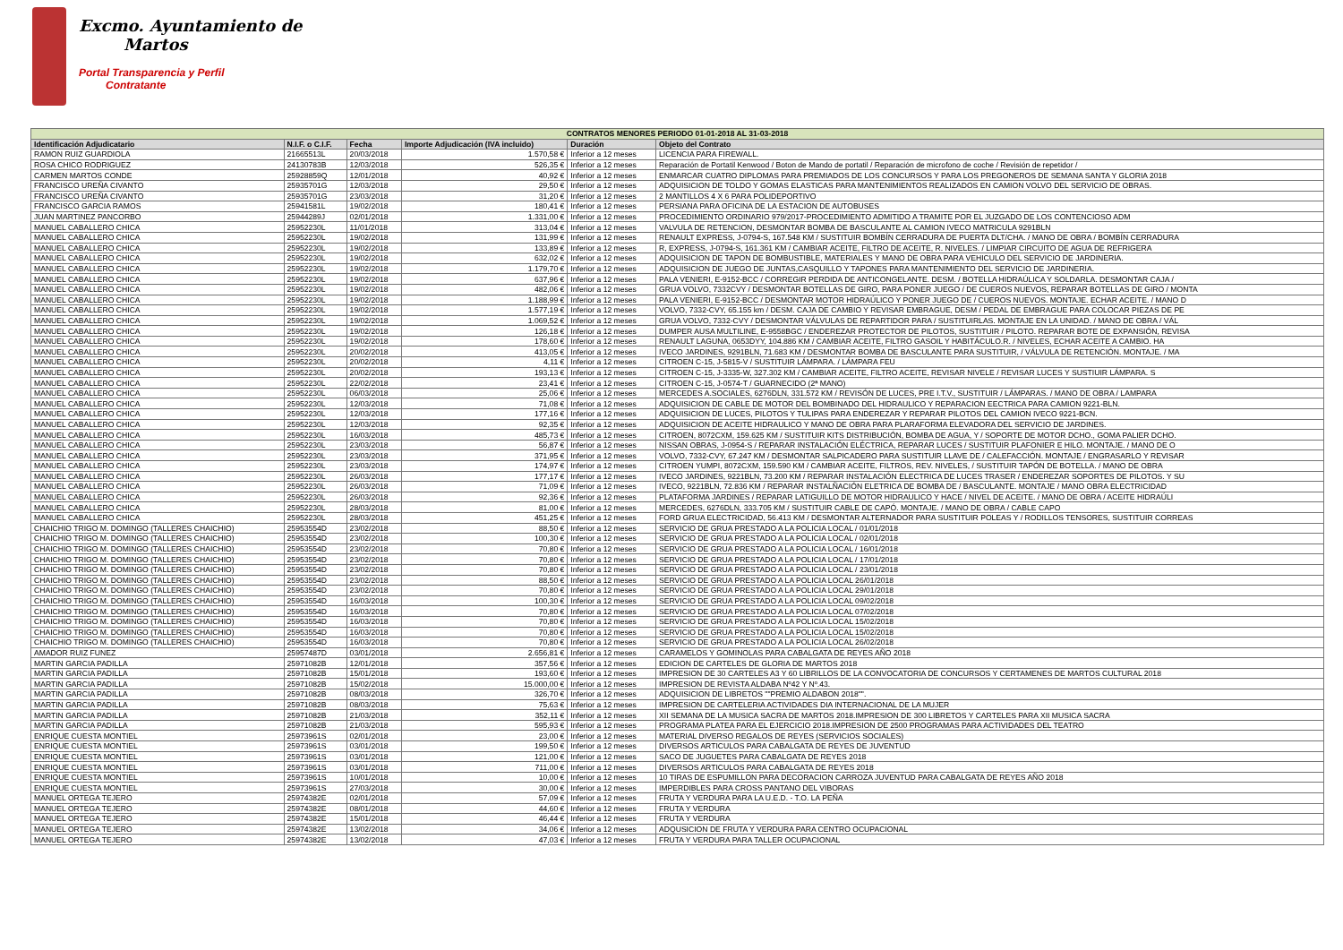Excmo. Ayuntamiento de
Martos
Portal Transparencia y Perfil
Contratante
| CONTRATOS MENORES PERIODO 01-01-2018 AL 31-03-2018 | | | | | |
| --- | --- | --- | --- | --- | --- |
| Identificación Adjudicatario | N.I.F. o C.I.F. | Fecha | Importe Adjudicación (IVA incluido) | Duración | Objeto del Contrato |
| RAMON RUIZ GUARDIOLA | 21665513L | 20/03/2018 | 1.570,58 € | Inferior a 12 meses | LICENCIA PARA FIREWALL. |
| ROSA CHICO RODRIGUEZ | 24130783B | 12/03/2018 | 526,35 € | Inferior a 12 meses | Reparación de Portatil Kenwood / Boton de Mando de portatil / Reparación de microfono de coche / Revisión de repetidor / |
| CARMEN MARTOS CONDE | 25928859Q | 12/01/2018 | 40,92 € | Inferior a 12 meses | ENMARCAR CUATRO DIPLOMAS PARA PREMIADOS DE LOS CONCURSOS Y PARA LOS PREGONEROS DE SEMANA SANTA Y GLORIA 2018 |
| FRANCISCO UREÑA CIVANTO | 25935701G | 12/03/2018 | 29,50 € | Inferior a 12 meses | ADQUISICION DE TOLDO Y GOMAS ELASTICAS PARA MANTENIMIENTOS REALIZADOS EN CAMION VOLVO DEL SERVICIO DE OBRAS. |
| FRANCISCO UREÑA CIVANTO | 25935701G | 23/03/2018 | 31,20 € | Inferior a 12 meses | 2 MANTILLOS 4 X 6 PARA POLIDEPORTIVO |
| FRANCISCO GARCIA RAMOS | 25941581L | 19/02/2018 | 180,41 € | Inferior a 12 meses | PERSIANA PARA OFICINA DE LA ESTACION DE AUTOBUSES |
| JUAN MARTINEZ PANCORBO | 25944289J | 02/01/2018 | 1.331,00 € | Inferior a 12 meses | PROCEDIMIENTO ORDINARIO 979/2017-PROCEDIMIENTO ADMITIDO A TRAMITE POR EL JUZGADO DE LOS CONTENCIOSO ADM |
| MANUEL CABALLERO CHICA | 25952230L | 11/01/2018 | 313,04 € | Inferior a 12 meses | VALVULA DE RETENCION, DESMONTAR BOMBA DE BASCULANTE AL CAMION IVECO MATRICULA 9291BLN |
| MANUEL CABALLERO CHICA | 25952230L | 19/02/2018 | 131,99 € | Inferior a 12 meses | RENAULT EXPRESS, J-0794-S, 167.548 KM / SUSTITUIR BOMBÍN CERRADURA DE PUERTA DLT/CHA. / MANO DE OBRA / BOMBÍN CERRADURA |
| MANUEL CABALLERO CHICA | 25952230L | 19/02/2018 | 133,89 € | Inferior a 12 meses | R, EXPRESS, J-0794-S, 161.361 KM / CAMBIAR ACEITE, FILTRO DE ACEITE, R. NIVELES. / LIMPIAR CIRCUITO DE AGUA DE REFRIGERA |
| MANUEL CABALLERO CHICA | 25952230L | 19/02/2018 | 632,02 € | Inferior a 12 meses | ADQUISICION DE TAPON DE BOMBUSTIBLE, MATERIALES Y MANO DE OBRA PARA VEHICULO DEL SERVICIO DE JARDINERIA. |
| MANUEL CABALLERO CHICA | 25952230L | 19/02/2018 | 1.179,70 € | Inferior a 12 meses | ADQUISICION DE JUEGO DE JUNTAS,CASQUILLO Y TAPONES PARA MANTENIMIENTO DEL SERVICIO DE JARDINERIA. |
| MANUEL CABALLERO CHICA | 25952230L | 19/02/2018 | 637,96 € | Inferior a 12 meses | PALA VENIERI, E-9152-BCC / CORREGIR PERDIDA DE ANTICONGELANTE. DESM. / BOTELLA HIDRAÚLICA Y SOLDARLA. DESMONTAR CAJA / |
| MANUEL CABALLERO CHICA | 25952230L | 19/02/2018 | 482,06 € | Inferior a 12 meses | GRUA VOLVO, 7332CVY / DESMONTAR BOTELLAS DE GIRO, PARA PONER JUEGO / DE CUEROS NUEVOS, REPARAR BOTELLAS DE GIRO / MONTA |
| MANUEL CABALLERO CHICA | 25952230L | 19/02/2018 | 1.188,99 € | Inferior a 12 meses | PALA VENIERI, E-9152-BCC / DESMONTAR MOTOR HIDRAÚLICO Y PONER JUEGO DE / CUEROS NUEVOS. MONTAJE. ECHAR ACEITE. / MANO D |
| MANUEL CABALLERO CHICA | 25952230L | 19/02/2018 | 1.577,19 € | Inferior a 12 meses | VOLVO, 7332-CVY, 65.155 km / DESM. CAJA DE CAMBIO Y REVISAR EMBRAGUE, DESM / PEDAL DE EMBRAGUE PARA COLOCAR PIEZAS DE PE |
| MANUEL CABALLERO CHICA | 25952230L | 19/02/2018 | 1.069,52 € | Inferior a 12 meses | GRUA VOLVO, 7332-CVY / DESMONTAR VÁLVULAS DE REPARTIDOR PARA / SUSTITUIRLAS. MONTAJE EN LA UNIDAD. / MANO DE OBRA / VÁL |
| MANUEL CABALLERO CHICA | 25952230L | 19/02/2018 | 126,18 € | Inferior a 12 meses | DUMPER AUSA MULTILINE, E-9558BGC / ENDEREZAR PROTECTOR DE PILOTOS, SUSTITUIR / PILOTO. REPARAR BOTE DE EXPANSIÓN, REVISA |
| MANUEL CABALLERO CHICA | 25952230L | 19/02/2018 | 178,60 € | Inferior a 12 meses | RENAULT LAGUNA, 0653DYY, 104.886 KM / CAMBIAR ACEITE, FILTRO GASOIL Y HABITÁCULO.R. / NIVELES, ECHAR ACEITE A CAMBIO. HA |
| MANUEL CABALLERO CHICA | 25952230L | 20/02/2018 | 413,05 € | Inferior a 12 meses | IVECO JARDINES, 9291BLN, 71.683 KM / DESMONTAR BOMBA DE BASCULANTE PARA SUSTITUIR, / VÁLVULA DE RETENCIÓN. MONTAJE. / MA |
| MANUEL CABALLERO CHICA | 25952230L | 20/02/2018 | 4,11 € | Inferior a 12 meses | CITROEN C-15, J-5815-V / SUSTITUIR LÁMPARA. / LÁMPARA FEU |
| MANUEL CABALLERO CHICA | 25952230L | 20/02/2018 | 193,13 € | Inferior a 12 meses | CITROEN C-15, J-3335-W, 327.302 KM / CAMBIAR ACEITE, FILTRO ACEITE, REVISAR NIVELE / REVISAR LUCES Y SUSTIUIR LÁMPARA. S |
| MANUEL CABALLERO CHICA | 25952230L | 22/02/2018 | 23,41 € | Inferior a 12 meses | CITROEN C-15, J-0574-T / GUARNECIDO (2ª MANO) |
| MANUEL CABALLERO CHICA | 25952230L | 06/03/2018 | 25,06 € | Inferior a 12 meses | MERCEDES A.SOCIALES, 6276DLN, 331.572 KM / REVISÓN DE LUCES, PRE I.T.V., SUSTITUIR / LÁMPARAS. / MANO DE OBRA / LAMPARA |
| MANUEL CABALLERO CHICA | 25952230L | 12/03/2018 | 71,08 € | Inferior a 12 meses | ADQUISICION DE CABLE DE MOTOR DEL BOMBINADO DEL HIDRAULICO Y REPARACION EECTRICA PARA CAMION 9221-BLN. |
| MANUEL CABALLERO CHICA | 25952230L | 12/03/2018 | 177,16 € | Inferior a 12 meses | ADQUISICION DE LUCES, PILOTOS Y TULIPAS PARA ENDEREZAR Y REPARAR PILOTOS DEL CAMION IVECO 9221-BCN. |
| MANUEL CABALLERO CHICA | 25952230L | 12/03/2018 | 92,35 € | Inferior a 12 meses | ADQUISICION DE ACEITE HIDRAULICO Y MANO DE OBRA PARA PLARAFORMA ELEVADORA DEL SERVICIO DE JARDINES. |
| MANUEL CABALLERO CHICA | 25952230L | 16/03/2018 | 485,73 € | Inferior a 12 meses | CITROEN, 8072CXM, 159.625 KM / SUSTITUIR KITS DISTRIBUCIÓN, BOMBA DE AGUA, Y / SOPORTE DE MOTOR DCHO., GOMA PALIER DCHO. |
| MANUEL CABALLERO CHICA | 25952230L | 23/03/2018 | 56,87 € | Inferior a 12 meses | NISSAN OBRAS, J-0954-S / REPARAR INSTALACIÓN ELÉCTRICA, REPARAR LUCES / SUSTITUIR PLAFONIER E HILO. MONTAJE. / MANO DE O |
| MANUEL CABALLERO CHICA | 25952230L | 23/03/2018 | 371,95 € | Inferior a 12 meses | VOLVO, 7332-CVY, 67.247 KM / DESMONTAR SALPICADERO PARA SUSTITUIR LLAVE DE / CALEFACCIÓN. MONTAJE / ENGRASARLO Y REVISAR |
| MANUEL CABALLERO CHICA | 25952230L | 23/03/2018 | 174,97 € | Inferior a 12 meses | CITROEN YUMPI, 8072CXM, 159.590 KM / CAMBIAR ACEITE, FILTROS, REV. NIVELES, / SUSTITUIR TAPÓN DE BOTELLA. / MANO DE OBRA |
| MANUEL CABALLERO CHICA | 25952230L | 26/03/2018 | 177,17 € | Inferior a 12 meses | IVECO JARDINES, 9221BLN, 73.200 KM / REPARAR INSTALACIÓN ELECTRICA DE LUCES TRASER / ENDEREZAR SOPORTES DE PILOTOS. Y SU |
| MANUEL CABALLERO CHICA | 25952230L | 26/03/2018 | 71,09 € | Inferior a 12 meses | IVECO, 9221BLN, 72.836 KM / REPARAR INSTALÑACIÓN ELETRICA DE BOMBA DE / BASCULANTE. MONTAJE / MANO OBRA ELECTRICIDAD |
| MANUEL CABALLERO CHICA | 25952230L | 26/03/2018 | 92,36 € | Inferior a 12 meses | PLATAFORMA JARDINES / REPARAR LATIGUILLO DE MOTOR HIDRAULICO Y HACE / NIVEL DE ACEITE. / MANO DE OBRA / ACEITE HIDRAÚLI |
| MANUEL CABALLERO CHICA | 25952230L | 28/03/2018 | 81,00 € | Inferior a 12 meses | MERCEDES, 6276DLN, 333.705 KM / SUSTITUIR CABLE DE CAPÓ. MONTAJE. / MANO DE OBRA / CABLE CAPO |
| MANUEL CABALLERO CHICA | 25952230L | 28/03/2018 | 451,25 € | Inferior a 12 meses | FORD GRUA ELECTRICIDAD, 56.413 KM / DESMONTAR ALTERNADOR PARA SUSTITUIR POLEAS Y / RODILLOS TENSORES, SUSTITUIR CORREAS |
| CHAICHIO TRIGO M. DOMINGO (TALLERES CHAICHIO) | 25953554D | 23/02/2018 | 88,50 € | Inferior a 12 meses | SERVICIO DE GRUA PRESTADO A LA POLICIA LOCAL / 01/01/2018 |
| CHAICHIO TRIGO M. DOMINGO (TALLERES CHAICHIO) | 25953554D | 23/02/2018 | 100,30 € | Inferior a 12 meses | SERVICIO DE GRUA PRESTADO A LA POLICIA LOCAL / 02/01/2018 |
| CHAICHIO TRIGO M. DOMINGO (TALLERES CHAICHIO) | 25953554D | 23/02/2018 | 70,80 € | Inferior a 12 meses | SERVICIO DE GRUA PRESTADO A LA POLICIA LOCAL / 16/01/2018 |
| CHAICHIO TRIGO M. DOMINGO (TALLERES CHAICHIO) | 25953554D | 23/02/2018 | 70,80 € | Inferior a 12 meses | SERVICIO DE GRUA PRESTADO A LA POLICIA LOCAL / 17/01/2018 |
| CHAICHIO TRIGO M. DOMINGO (TALLERES CHAICHIO) | 25953554D | 23/02/2018 | 70,80 € | Inferior a 12 meses | SERVICIO DE GRUA PRESTADO A LA POLICIA LOCAL / 23/01/2018 |
| CHAICHIO TRIGO M. DOMINGO (TALLERES CHAICHIO) | 25953554D | 23/02/2018 | 88,50 € | Inferior a 12 meses | SERVICIO DE GRUA PRESTADO A LA POLICIA LOCAL 26/01/2018 |
| CHAICHIO TRIGO M. DOMINGO (TALLERES CHAICHIO) | 25953554D | 23/02/2018 | 70,80 € | Inferior a 12 meses | SERVICIO DE GRUA PRESTADO A LA POLICIA LOCAL 29/01/2018 |
| CHAICHIO TRIGO M. DOMINGO (TALLERES CHAICHIO) | 25953554D | 16/03/2018 | 100,30 € | Inferior a 12 meses | SERVICIO DE GRUA PRESTADO A LA POLICIA LOCAL 09/02/2018 |
| CHAICHIO TRIGO M. DOMINGO (TALLERES CHAICHIO) | 25953554D | 16/03/2018 | 70,80 € | Inferior a 12 meses | SERVICIO DE GRUA PRESTADO A LA POLICIA LOCAL 07/02/2018 |
| CHAICHIO TRIGO M. DOMINGO (TALLERES CHAICHIO) | 25953554D | 16/03/2018 | 70,80 € | Inferior a 12 meses | SERVICIO DE GRUA PRESTADO A LA POLICIA LOCAL 15/02/2018 |
| CHAICHIO TRIGO M. DOMINGO (TALLERES CHAICHIO) | 25953554D | 16/03/2018 | 70,80 € | Inferior a 12 meses | SERVICIO DE GRUA PRESTADO A LA POLICIA LOCAL 15/02/2018 |
| CHAICHIO TRIGO M. DOMINGO (TALLERES CHAICHIO) | 25953554D | 16/03/2018 | 70,80 € | Inferior a 12 meses | SERVICIO DE GRUA PRESTADO A LA POLICIA LOCAL 26/02/2018 |
| AMADOR RUIZ FUNEZ | 25957487D | 03/01/2018 | 2.656,81 € | Inferior a 12 meses | CARAMELOS Y GOMINOLAS PARA CABALGATA DE REYES AÑO 2018 |
| MARTIN GARCIA PADILLA | 25971082B | 12/01/2018 | 357,56 € | Inferior a 12 meses | EDICION DE CARTELES DE GLORIA DE MARTOS 2018 |
| MARTIN GARCIA PADILLA | 25971082B | 15/01/2018 | 193,60 € | Inferior a 12 meses | IMPRESION DE 30 CARTELES A3 Y 60 LIBRILLOS DE LA CONVOCATORIA DE CONCURSOS Y CERTAMENES DE MARTOS CULTURAL 2018 |
| MARTIN GARCIA PADILLA | 25971082B | 15/02/2018 | 15.000,00 € | Inferior a 12 meses | IMPRESION DE REVISTA ALDABA Nº42 Y Nº.43. |
| MARTIN GARCIA PADILLA | 25971082B | 08/03/2018 | 326,70 € | Inferior a 12 meses | ADQUISICION DE LIBRETOS ""PREMIO ALDABON 2018"". |
| MARTIN GARCIA PADILLA | 25971082B | 08/03/2018 | 75,63 € | Inferior a 12 meses | IMPRESION DE CARTELERIA ACTIVIDADES DIA INTERNACIONAL DE LA MUJER |
| MARTIN GARCIA PADILLA | 25971082B | 21/03/2018 | 352,11 € | Inferior a 12 meses | XII SEMANA DE LA MUSICA SACRA DE MARTOS 2018.IMPRESION DE 300 LIBRETOS Y CARTELES PARA XII MUSICA SACRA |
| MARTIN GARCIA PADILLA | 25971082B | 21/03/2018 | 595,93 € | Inferior a 12 meses | PROGRAMA PLATEA PARA EL EJERCICIO 2018.IMPRESION DE 2500 PROGRAMAS PARA ACTIVIDADES DEL TEATRO |
| ENRIQUE CUESTA MONTIEL | 25973961S | 02/01/2018 | 23,00 € | Inferior a 12 meses | MATERIAL DIVERSO REGALOS DE REYES (SERVICIOS SOCIALES) |
| ENRIQUE CUESTA MONTIEL | 25973961S | 03/01/2018 | 199,50 € | Inferior a 12 meses | DIVERSOS ARTICULOS PARA CABALGATA DE REYES DE JUVENTUD |
| ENRIQUE CUESTA MONTIEL | 25973961S | 03/01/2018 | 121,00 € | Inferior a 12 meses | SACO DE JUGUETES PARA CABALGATA DE REYES 2018 |
| ENRIQUE CUESTA MONTIEL | 25973961S | 03/01/2018 | 711,00 € | Inferior a 12 meses | DIVERSOS ARTICULOS PARA CABALGATA DE REYES 2018 |
| ENRIQUE CUESTA MONTIEL | 25973961S | 10/01/2018 | 10,00 € | Inferior a 12 meses | 10 TIRAS DE ESPUMILLON PARA DECORACION CARROZA JUVENTUD PARA CABALGATA DE REYES AÑO 2018 |
| ENRIQUE CUESTA MONTIEL | 25973961S | 27/03/2018 | 30,00 € | Inferior a 12 meses | IMPERDIBLES PARA CROSS PANTANO DEL VIBORAS |
| MANUEL ORTEGA TEJERO | 25974382E | 02/01/2018 | 57,09 € | Inferior a 12 meses | FRUTA Y VERDURA PARA LA U.E.D. - T.O. LA PEÑA |
| MANUEL ORTEGA TEJERO | 25974382E | 08/01/2018 | 44,60 € | Inferior a 12 meses | FRUTA Y VERDURA |
| MANUEL ORTEGA TEJERO | 25974382E | 15/01/2018 | 46,44 € | Inferior a 12 meses | FRUTA Y VERDURA |
| MANUEL ORTEGA TEJERO | 25974382E | 13/02/2018 | 34,06 € | Inferior a 12 meses | ADQUSICION DE FRUTA Y VERDURA PARA CENTRO OCUPACIONAL |
| MANUEL ORTEGA TEJERO | 25974382E | 13/02/2018 | 47,03 € | Inferior a 12 meses | FRUTA Y VERDURA PARA TALLER OCUPACIONAL |